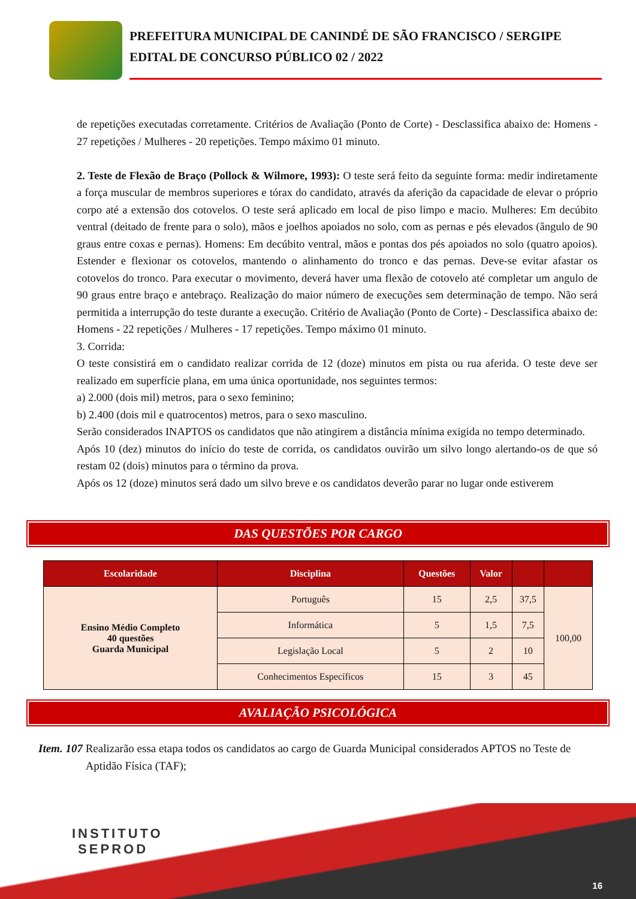PREFEITURA MUNICIPAL DE CANINDÉ DE SÃO FRANCISCO / SERGIPE
EDITAL DE CONCURSO PÚBLICO 02 / 2022
de repetições executadas corretamente. Critérios de Avaliação (Ponto de Corte) - Desclassifica abaixo de: Homens - 27 repetições / Mulheres - 20 repetições. Tempo máximo 01 minuto.
2. Teste de Flexão de Braço (Pollock & Wilmore, 1993): O teste será feito da seguinte forma: medir indiretamente a força muscular de membros superiores e tórax do candidato, através da aferição da capacidade de elevar o próprio corpo até a extensão dos cotovelos. O teste será aplicado em local de piso limpo e macio. Mulheres: Em decúbito ventral (deitado de frente para o solo), mãos e joelhos apoiados no solo, com as pernas e pés elevados (ângulo de 90 graus entre coxas e pernas). Homens: Em decúbito ventral, mãos e pontas dos pés apoiados no solo (quatro apoios). Estender e flexionar os cotovelos, mantendo o alinhamento do tronco e das pernas. Deve-se evitar afastar os cotovelos do tronco. Para executar o movimento, deverá haver uma flexão de cotovelo até completar um angulo de 90 graus entre braço e antebraço. Realização do maior número de execuções sem determinação de tempo. Não será permitida a interrupção do teste durante a execução. Critério de Avaliação (Ponto de Corte) - Desclassifica abaixo de: Homens - 22 repetições / Mulheres - 17 repetições. Tempo máximo 01 minuto.
3. Corrida:
O teste consistirá em o candidato realizar corrida de 12 (doze) minutos em pista ou rua aferida. O teste deve ser realizado em superfície plana, em uma única oportunidade, nos seguintes termos:
a) 2.000 (dois mil) metros, para o sexo feminino;
b) 2.400 (dois mil e quatrocentos) metros, para o sexo masculino.
Serão considerados INAPTOS os candidatos que não atingirem a distância mínima exigida no tempo determinado.
Após 10 (dez) minutos do início do teste de corrida, os candidatos ouvirão um silvo longo alertando-os de que só restam 02 (dois) minutos para o término da prova.
Após os 12 (doze) minutos será dado um silvo breve e os candidatos deverão parar no lugar onde estiverem
DAS QUESTÕES POR CARGO
| Escolaridade | Disciplina | Questões | Valor | | |
| --- | --- | --- | --- | --- | --- |
| Ensino Médio Completo 40 questões Guarda Municipal | Português | 15 | 2,5 | 37,5 | 100,00 |
| | Informática | 5 | 1,5 | 7,5 | |
| | Legislação Local | 5 | 2 | 10 | |
| | Conhecimentos Específicos | 15 | 3 | 45 | |
AVALIAÇÃO PSICOLÓGICA
Item. 107 Realizarão essa etapa todos os candidatos ao cargo de Guarda Municipal considerados APTOS no Teste de Aptidão Física (TAF);
INSTITUTO
SEPROD
16